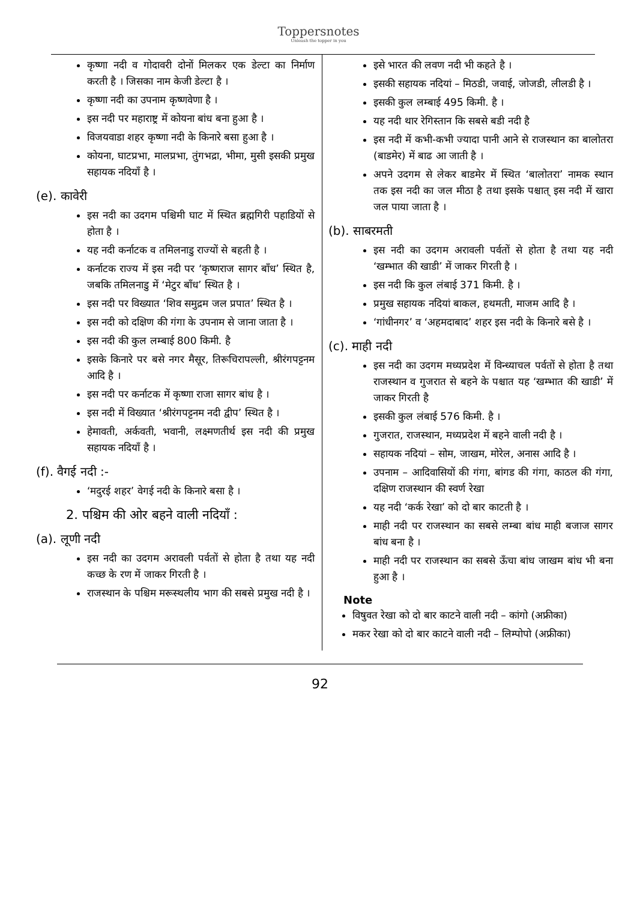Toppersnotes
Unleash the topper in you
कृष्णा नदी व गोदावरी दोनों मिलकर एक डेल्टा का निर्माण करती है । जिसका नाम केजी डेल्टा है ।
कृष्णा नदी का उपनाम कृष्णवेणा है ।
इस नदी पर महाराष्ट्र में कोयना बांध बना हुआ है ।
विजयवाडा शहर कृष्णा नदी के किनारे बसा हुआ है ।
कोयना, घाटप्रभा, मालप्रभा, तुंगभद्रा, भीमा, मुसी इसकी प्रमुख सहायक नदियाँ है ।
(e). कावेरी
इस नदी का उदगम पश्चिमी घाट में स्थित ब्रह्मगिरी पहाडियों से होता है ।
यह नदी कर्नाटक व तमिलनाडु राज्यों से बहती है ।
कर्नाटक राज्य में इस नदी पर ‘कृष्णराज सागर बाँध’ स्थित है, जबकि तमिलनाडु में ‘मेटुर बाँध’ स्थित है ।
इस नदी पर विख्यात ‘शिव समुद्रम जल प्रपात’ स्थित है ।
इस नदी को दक्षिण की गंगा के उपनाम से जाना जाता है ।
इस नदी की कुल लम्बाई 800 किमी. है
इसके किनारे पर बसे नगर मैसूर, तिरूचिरापल्ली, श्रीरंगपट्टनम आदि है ।
इस नदी पर कर्नाटक में कृष्णा राजा सागर बांध है ।
इस नदी में विख्यात ‘श्रीरंगपट्टनम नदी द्वीप’ स्थित है ।
हेमावती, अर्कवती, भवानी, लक्ष्मणतीर्थ इस नदी की प्रमुख सहायक नदियाँ है ।
(f). वैगई नदी :-
‘मदुरई शहर’ वेगई नदी के किनारे बसा है ।
2. पश्चिम की ओर बहने वाली नदियाँ :
(a). लूणी नदी
इस नदी का उदगम अरावली पर्वतों से होता है तथा यह नदी कच्छ के रण में जाकर गिरती है ।
राजस्थान के पश्चिम मरूस्थलीय भाग की सबसे प्रमुख नदी है ।
इसे भारत की लवण नदी भी कहते है ।
इसकी सहायक नदियां – मिठडी, जवाई, जोजडी, लीलडी है ।
इसकी कुल लम्बाई 495 किमी. है ।
यह नदी थार रेगिस्तान कि सबसे बडी नदी है
इस नदी में कभी-कभी ज्यादा पानी आने से राजस्थान का बालोतरा (बाडमेर) में बाढ आ जाती है ।
अपने उदगम से लेकर बाडमेर में स्थित ‘बालोतरा’ नामक स्थान तक इस नदी का जल मीठा है तथा इसके पश्चात् इस नदी में खारा जल पाया जाता है ।
(b). साबरमती
इस नदी का उदगम अरावली पर्वतों से होता है तथा यह नदी ‘खम्भात की खाडी’ में जाकर गिरती है ।
इस नदी कि कुल लंबाई 371 किमी. है ।
प्रमुख सहायक नदियां बाकल, हथमती, माजम आदि है ।
‘गांधीनगर’ व ‘अहमदाबाद’ शहर इस नदी के किनारे बसे है ।
(c). माही नदी
इस नदी का उदगम मध्यप्रदेश में विन्ध्याचल पर्वतों से होता है तथा राजस्थान व गुजरात से बहने के पश्चात यह ‘खम्भात की खाडी’ में जाकर गिरती है
इसकी कुल लंबाई 576 किमी. है ।
गुजरात, राजस्थान, मध्यप्रदेश में बहने वाली नदी है ।
सहायक नदियां – सोम, जाखम, मोरेल, अनास आदि है ।
उपनाम – आदिवासियों की गंगा, बांगड की गंगा, काठल की गंगा, दक्षिण राजस्थान की स्वर्ण रेखा
यह नदी ‘कर्क रेखा’ को दो बार काटती है ।
माही नदी पर राजस्थान का सबसे लम्बा बांध माही बजाज सागर बांध बना है ।
माही नदी पर राजस्थान का सबसे ऊँचा बांध जाखम बांध भी बना हुआ है ।
Note
विषुवत रेखा को दो बार काटने वाली नदी – कांगो (अफ्रीका)
मकर रेखा को दो बार काटने वाली नदी – लिम्पोपो (अफ्रीका)
92